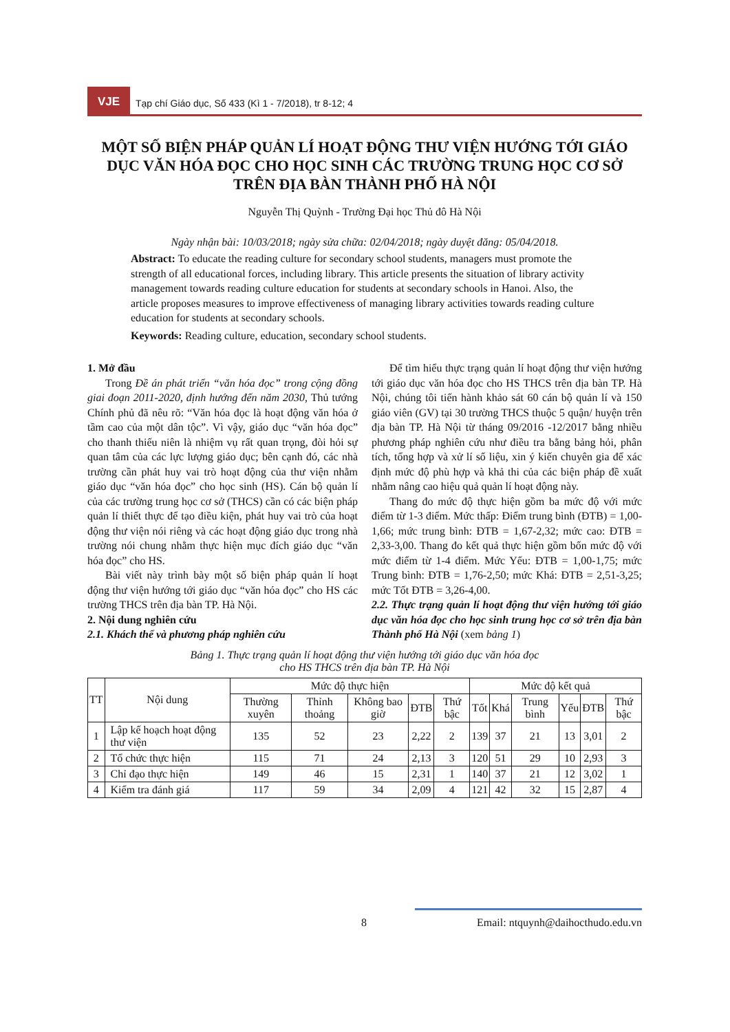VJE
Tạp chí Giáo dục, Số 433 (Kì 1 - 7/2018), tr 8-12; 4
MỘT SỐ BIỆN PHÁP QUẢN LÍ HOẠT ĐỘNG THƯ VIỆN HƯỚNG TỚI GIÁO DỤC VĂN HÓA ĐỌC CHO HỌC SINH CÁC TRƯỜNG TRUNG HỌC CƠ SỞ TRÊN ĐỊA BÀN THÀNH PHỐ HÀ NỘI
Nguyễn Thị Quỳnh - Trường Đại học Thủ đô Hà Nội
Ngày nhận bài: 10/03/2018; ngày sửa chữa: 02/04/2018; ngày duyệt đăng: 05/04/2018.
Abstract: To educate the reading culture for secondary school students, managers must promote the strength of all educational forces, including library. This article presents the situation of library activity management towards reading culture education for students at secondary schools in Hanoi. Also, the article proposes measures to improve effectiveness of managing library activities towards reading culture education for students at secondary schools.
Keywords: Reading culture, education, secondary school students.
1. Mở đầu
Trong Đề án phát triển “văn hóa đọc” trong cộng đồng giai đoạn 2011-2020, định hướng đến năm 2030, Thủ tướng Chính phủ đã nêu rõ: “Văn hóa đọc là hoạt động văn hóa ở tầm cao của một dân tộc”. Vì vậy, giáo dục “văn hóa đọc” cho thanh thiếu niên là nhiệm vụ rất quan trọng, đòi hỏi sự quan tâm của các lực lượng giáo dục; bên cạnh đó, các nhà trường cần phát huy vai trò hoạt động của thư viện nhằm giáo dục “văn hóa đọc” cho học sinh (HS). Cán bộ quản lí của các trường trung học cơ sở (THCS) cần có các biện pháp quản lí thiết thực để tạo điều kiện, phát huy vai trò của hoạt động thư viện nói riêng và các hoạt động giáo dục trong nhà trường nói chung nhằm thực hiện mục đích giáo dục “văn hóa đọc” cho HS.
Bài viết này trình bày một số biện pháp quản lí hoạt động thư viện hướng tới giáo dục “văn hóa đọc” cho HS các trường THCS trên địa bàn TP. Hà Nội.
2. Nội dung nghiên cứu
2.1. Khách thể và phương pháp nghiên cứu
Để tìm hiểu thực trạng quản lí hoạt động thư viện hướng tới giáo dục văn hóa đọc cho HS THCS trên địa bàn TP. Hà Nội, chúng tôi tiến hành khảo sát 60 cán bộ quản lí và 150 giáo viên (GV) tại 30 trường THCS thuộc 5 quận/ huyện trên địa bàn TP. Hà Nội từ tháng 09/2016 -12/2017 bằng nhiều phương pháp nghiên cứu như điều tra bằng bảng hỏi, phân tích, tổng hợp và xử lí số liệu, xin ý kiến chuyên gia để xác định mức độ phù hợp và khả thi của các biện pháp đề xuất nhằm nâng cao hiệu quả quản lí hoạt động này.
Thang đo mức độ thực hiện gồm ba mức độ với mức điểm từ 1-3 điểm. Mức thấp: Điểm trung bình (ĐTB) = 1,00-1,66; mức trung bình: ĐTB = 1,67-2,32; mức cao: ĐTB = 2,33-3,00. Thang đo kết quả thực hiện gồm bốn mức độ với mức điểm từ 1-4 điểm. Mức Yếu: ĐTB = 1,00-1,75; mức Trung bình: ĐTB = 1,76-2,50; mức Khá: ĐTB = 2,51-3,25; mức Tốt ĐTB = 3,26-4,00.
2.2. Thực trạng quản lí hoạt động thư viện hướng tới giáo dục văn hóa đọc cho học sinh trung học cơ sở trên địa bàn Thành phố Hà Nội (xem bảng 1)
Bảng 1. Thực trạng quản lí hoạt động thư viện hướng tới giáo dục văn hóa đọc
cho HS THCS trên địa bàn TP. Hà Nội
| TT | Nội dung | Mức độ thực hiện | | | | | Mức độ kết quả | | | | | |
| --- | --- | --- | --- | --- | --- | --- | --- | --- | --- | --- | --- | --- |
| | | Thường xuyên | Thỉnh thoảng | Không bao giờ | ĐTB | Thứ bậc | Tốt | Khá | Trung bình | Yếu | ĐTB | Thứ bậc |
| 1 | Lập kế hoạch hoạt động thư viện | 135 | 52 | 23 | 2,22 | 2 | 139 | 37 | 21 | 13 | 3,01 | 2 |
| 2 | Tổ chức thực hiện | 115 | 71 | 24 | 2,13 | 3 | 120 | 51 | 29 | 10 | 2,93 | 3 |
| 3 | Chỉ đạo thực hiện | 149 | 46 | 15 | 2,31 | 1 | 140 | 37 | 21 | 12 | 3,02 | 1 |
| 4 | Kiểm tra đánh giá | 117 | 59 | 34 | 2,09 | 4 | 121 | 42 | 32 | 15 | 2,87 | 4 |
8 Email: ntquynh@daihocthudo.edu.vn